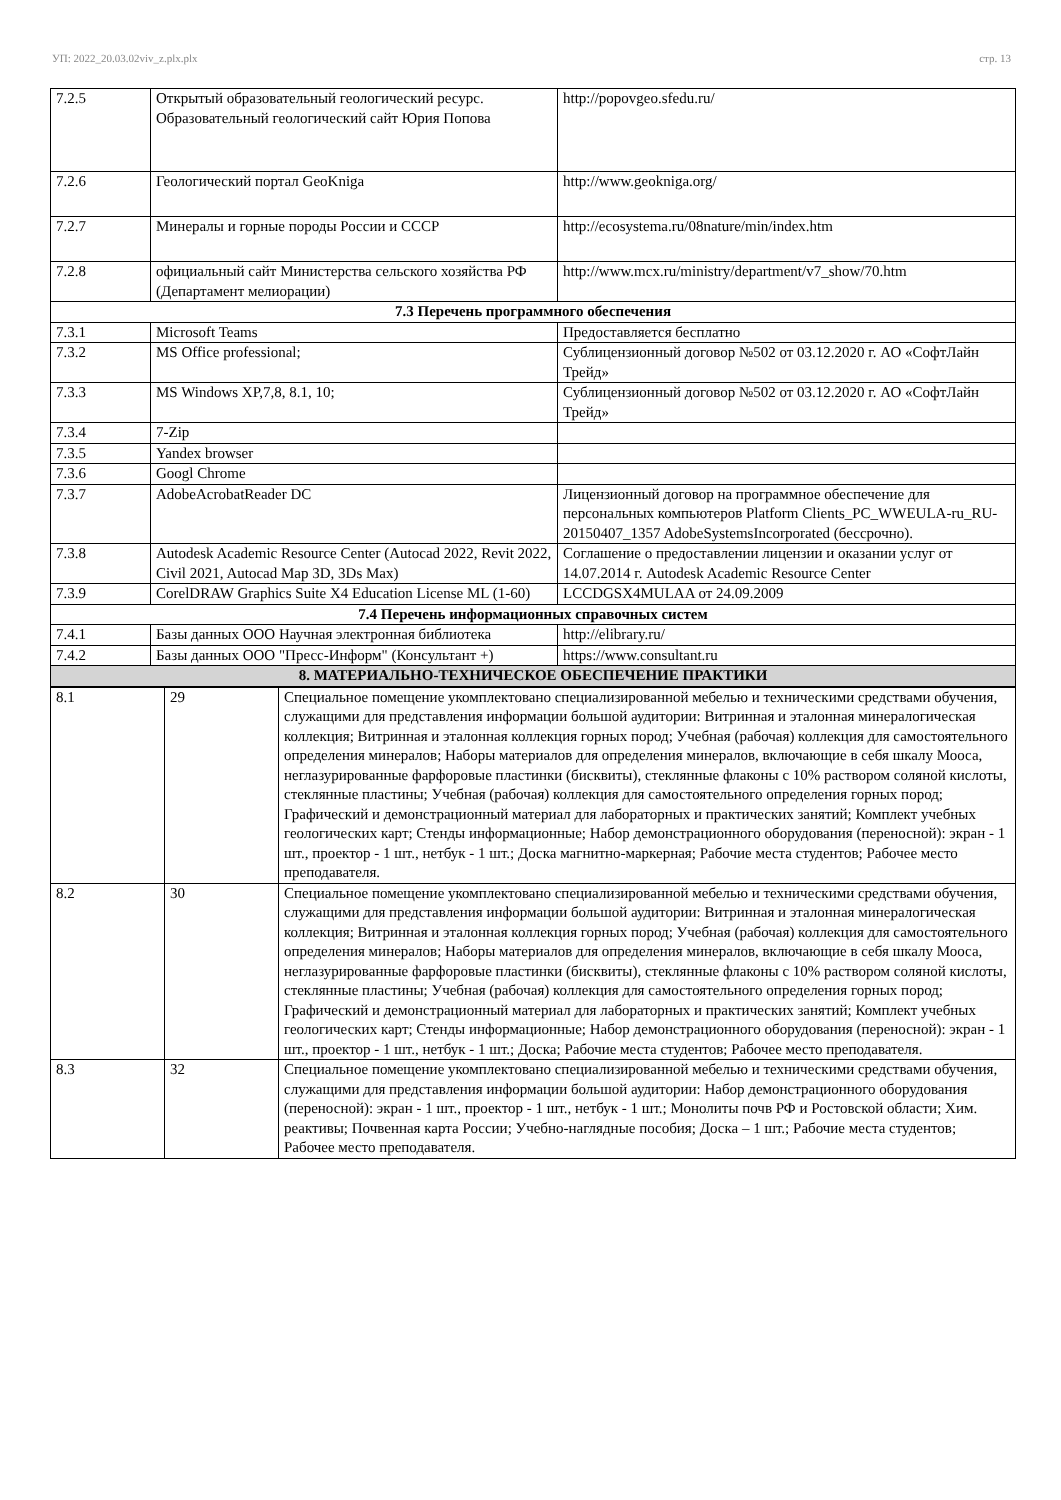УП: 2022_20.03.02viv_z.plx.plx стр. 13
| 7.2.5 | Открытый образовательный геологический ресурс. Образовательный геологический сайт Юрия Попова | http://popovgeo.sfedu.ru/ |
| 7.2.6 | Геологический портал GeoKniga | http://www.geokniga.org/ |
| 7.2.7 | Минералы и горные породы России и СССР | http://ecosystema.ru/08nature/min/index.htm |
| 7.2.8 | официальный сайт Министерства сельского хозяйства РФ (Департамент мелиорации) | http://www.mcx.ru/ministry/department/v7_show/70.htm |
| 7.3 Перечень программного обеспечения | | |
| 7.3.1 | Microsoft Teams | Предоставляется бесплатно |
| 7.3.2 | MS Office professional; | Сублицензионный договор №502 от 03.12.2020 г. АО «СофтЛайн Трейд» |
| 7.3.3 | MS Windows XP,7,8, 8.1, 10; | Сублицензионный договор №502 от 03.12.2020 г. АО «СофтЛайн Трейд» |
| 7.3.4 | 7-Zip | |
| 7.3.5 | Yandex browser | |
| 7.3.6 | Googl Chrome | |
| 7.3.7 | AdobeAcrobatReader DC | Лицензионный договор на программное обеспечение для персональных компьютеров Platform Clients_PC_WWEULA-ru_RU-20150407_1357 AdobeSystemsIncorporated (бессрочно). |
| 7.3.8 | Autodesk Academic Resource Center (Autocad 2022, Revit 2022, Civil 2021, Autocad Map 3D, 3Ds Max) | Соглашение о предоставлении лицензии и оказании услуг от 14.07.2014 г. Autodesk Academic Resource Center |
| 7.3.9 | CorelDRAW Graphics Suite X4 Education License ML (1-60) | LCCDGSX4MULAA от 24.09.2009 |
| 7.4 Перечень информационных справочных систем | | |
| 7.4.1 | Базы данных ООО Научная электронная библиотека | http://elibrary.ru/ |
| 7.4.2 | Базы данных ООО "Пресс-Информ" (Консультант +) | https://www.consultant.ru |
| 8. МАТЕРИАЛЬНО-ТЕХНИЧЕСКОЕ ОБЕСПЕЧЕНИЕ ПРАКТИКИ | | |
| 8.1 | 29 | Специальное помещение укомплектовано специализированной мебелью и техническими средствами обучения, служащими для представления информации большой аудитории: Витринная и эталонная минералогическая коллекция; Витринная и эталонная коллекция горных пород; Учебная (рабочая) коллекция для самостоятельного определения минералов; Наборы материалов для определения минералов, включающие в себя шкалу Мооса, неглазурированные фарфоровые пластинки (бисквиты), стеклянные флаконы с 10% раствором соляной кислоты, стеклянные пластины; Учебная (рабочая) коллекция для самостоятельного определения горных пород; Графический и демонстрационный материал для лабораторных и практических занятий; Комплект учебных геологических карт; Стенды информационные; Набор демонстрационного оборудования (переносной): экран - 1 шт., проектор - 1 шт., нетбук - 1 шт.; Доска магнитно-маркерная; Рабочие места студентов; Рабочее место преподавателя. |
| 8.2 | 30 | Специальное помещение укомплектовано специализированной мебелью и техническими средствами обучения, служащими для представления информации большой аудитории: Витринная и эталонная минералогическая коллекция; Витринная и эталонная коллекция горных пород; Учебная (рабочая) коллекция для самостоятельного определения минералов; Наборы материалов для определения минералов, включающие в себя шкалу Мооса, неглазурированные фарфоровые пластинки (бисквиты), стеклянные флаконы с 10% раствором соляной кислоты, стеклянные пластины; Учебная (рабочая) коллекция для самостоятельного определения горных пород; Графический и демонстрационный материал для лабораторных и практических занятий; Комплект учебных геологических карт; Стенды информационные; Набор демонстрационного оборудования (переносной): экран - 1 шт., проектор - 1 шт., нетбук - 1 шт.; Доска; Рабочие места студентов; Рабочее место преподавателя. |
| 8.3 | 32 | Специальное помещение укомплектовано специализированной мебелью и техническими средствами обучения, служащими для представления информации большой аудитории: Набор демонстрационного оборудования (переносной): экран - 1 шт., проектор - 1 шт., нетбук - 1 шт.; Монолиты почв РФ и Ростовской области; Хим. реактивы; Почвенная карта России; Учебно-наглядные пособия; Доска – 1 шт.; Рабочие места студентов; Рабочее место преподавателя. |